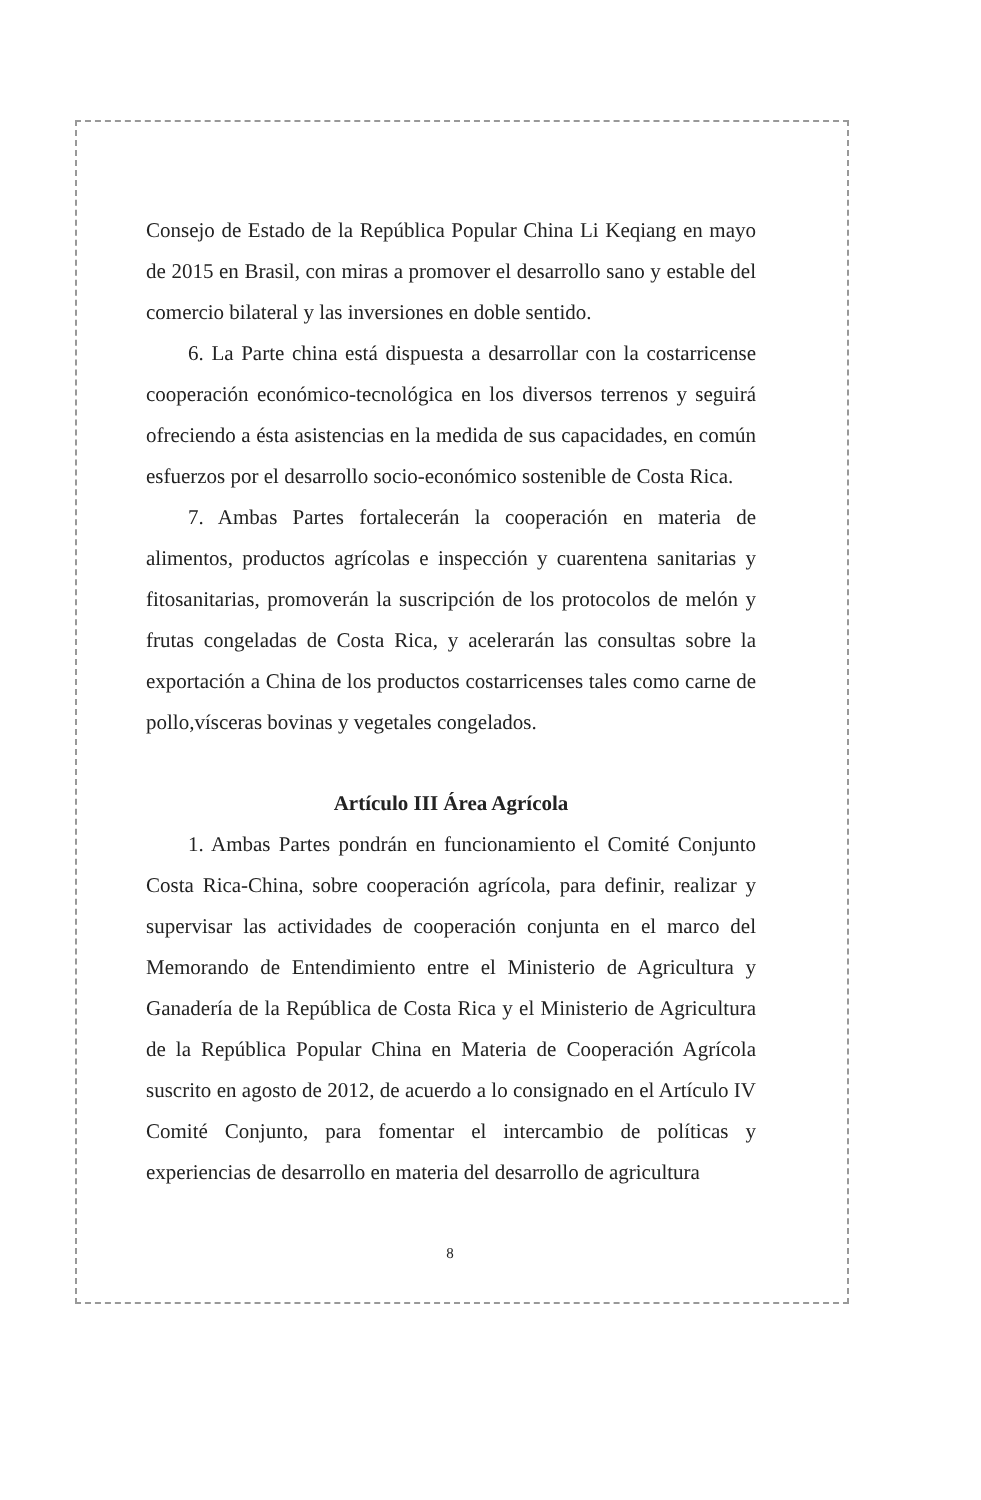Consejo de Estado de la República Popular China Li Keqiang en mayo de 2015 en Brasil, con miras a promover el desarrollo sano y estable del comercio bilateral y las inversiones en doble sentido.
6. La Parte china está dispuesta a desarrollar con la costarricense cooperación económico-tecnológica en los diversos terrenos y seguirá ofreciendo a ésta asistencias en la medida de sus capacidades, en común esfuerzos por el desarrollo socio-económico sostenible de Costa Rica.
7. Ambas Partes fortalecerán la cooperación en materia de alimentos, productos agrícolas e inspección y cuarentena sanitarias y fitosanitarias, promoverán la suscripción de los protocolos de melón y frutas congeladas de Costa Rica, y acelerarán las consultas sobre la exportación a China de los productos costarricenses tales como carne de pollo,vísceras bovinas y vegetales congelados.
Artículo III Área Agrícola
1. Ambas Partes pondrán en funcionamiento el Comité Conjunto Costa Rica-China, sobre cooperación agrícola, para definir, realizar y supervisar las actividades de cooperación conjunta en el marco del Memorando de Entendimiento entre el Ministerio de Agricultura y Ganadería de la República de Costa Rica y el Ministerio de Agricultura de la República Popular China en Materia de Cooperación Agrícola suscrito en agosto de 2012, de acuerdo a lo consignado en el Artículo IV Comité Conjunto, para fomentar el intercambio de políticas y experiencias de desarrollo en materia del desarrollo de agricultura
8